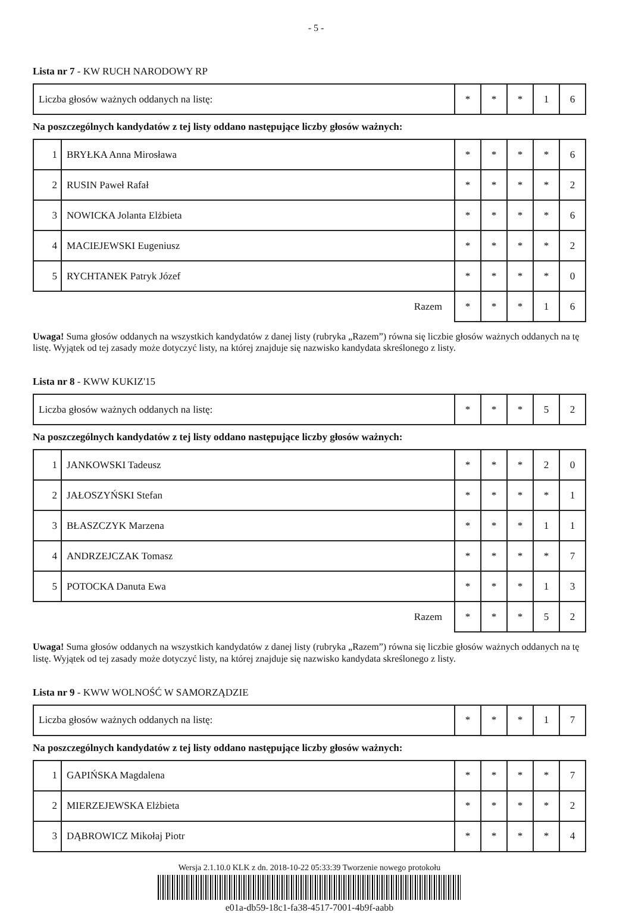- 5 -
Lista nr 7 - KW RUCH NARODOWY RP
| Liczba głosów ważnych oddanych na listę: | * | * | * | 1 | 6 |
Na poszczególnych kandydatów z tej listy oddano następujące liczby głosów ważnych:
| 1 | BRYŁKA Anna Mirosława | * | * | * | * | 6 |
| 2 | RUSIN Paweł Rafał | * | * | * | * | 2 |
| 3 | NOWICKA Jolanta Elżbieta | * | * | * | * | 6 |
| 4 | MACIEJEWSKI Eugeniusz | * | * | * | * | 2 |
| 5 | RYCHTANEK Patryk Józef | * | * | * | * | 0 |
| Razem | | * | * | * | 1 | 6 |
Uwaga! Suma głosów oddanych na wszystkich kandydatów z danej listy (rubryka „Razem”) równa się liczbie głosów ważnych oddanych na tę listę. Wyjątek od tej zasady może dotyczyć listy, na której znajduje się nazwisko kandydata skreślonego z listy.
Lista nr 8 - KWW KUKIZ'15
| Liczba głosów ważnych oddanych na listę: | * | * | * | 5 | 2 |
Na poszczególnych kandydatów z tej listy oddano następujące liczby głosów ważnych:
| 1 | JANKOWSKI Tadeusz | * | * | * | 2 | 0 |
| 2 | JAŁOSZYŃSKI Stefan | * | * | * | * | 1 |
| 3 | BŁASZCZYK Marzena | * | * | * | 1 | 1 |
| 4 | ANDRZEJCZAK Tomasz | * | * | * | * | 7 |
| 5 | POTOCKA Danuta Ewa | * | * | * | 1 | 3 |
| Razem | | * | * | * | 5 | 2 |
Uwaga! Suma głosów oddanych na wszystkich kandydatów z danej listy (rubryka „Razem”) równa się liczbie głosów ważnych oddanych na tę listę. Wyjątek od tej zasady może dotyczyć listy, na której znajduje się nazwisko kandydata skreślonego z listy.
Lista nr 9 - KWW WOLNOŚĆ W SAMORZĄDZIE
| Liczba głosów ważnych oddanych na listę: | * | * | * | 1 | 7 |
Na poszczególnych kandydatów z tej listy oddano następujące liczby głosów ważnych:
| 1 | GAPIŃSKA Magdalena | * | * | * | * | 7 |
| 2 | MIERZEJEWSKA Elżbieta | * | * | * | * | 2 |
| 3 | DĄBROWICZ Mikołaj Piotr | * | * | * | * | 4 |
Wersja 2.1.10.0 KLK z dn. 2018-10-22 05:33:39 Tworzenie nowego protokołu
e01a-db59-18c1-fa38-4517-7001-4b9f-aabb